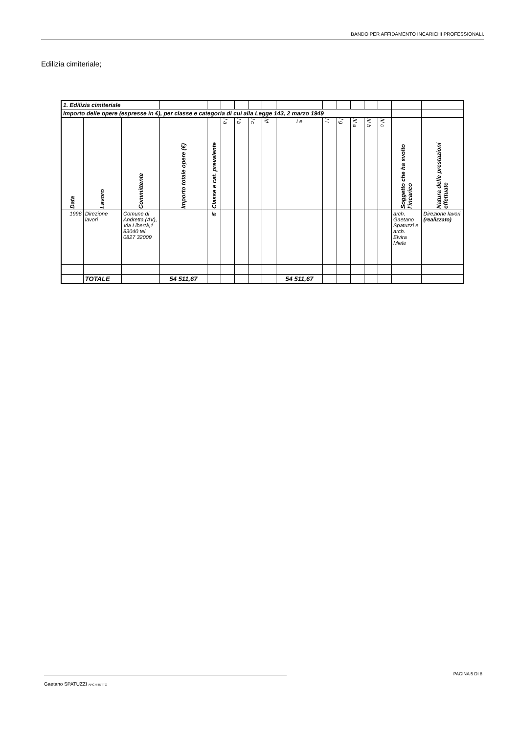BANDO PER AFFIDAMENTO INCARICHI PROFESSIONALI.
Edilizia cimiteriale;
| 1. Edilizia cimiteriale | | | | | | | | | | | | | | | | |
| Importo delle opere (espresse in €), per classe e categoria di cui alla Legge 143, 2 marzo 1949 | | | | | | | | | | | | | | | | |
| Data | Lavoro | Committente | Importo totale opere (€) | Classe e cat. prevalente | I a | I b | I c | Id | I e | I f | I g | III a | III b | III c | Soggetto che ha svolto l'incarico | Natura delle prestazioni effettuate |
| 1996 | Direzione lavori | Comune di Andretta (AV), Via Libertà,1 83040 tel. 0827 32009 | | le | | | | | | | | | | | arch. Gaetano Spatuzzi e arch. Elvira Miele | Direzione lavori (realizzato) |
| | TOTALE | | 54 511,67 | | | | | | 54 511,67 | | | | | | | |
Gaetano SPATUZZI ARCHITETTO
PAGINA 5 DI 8